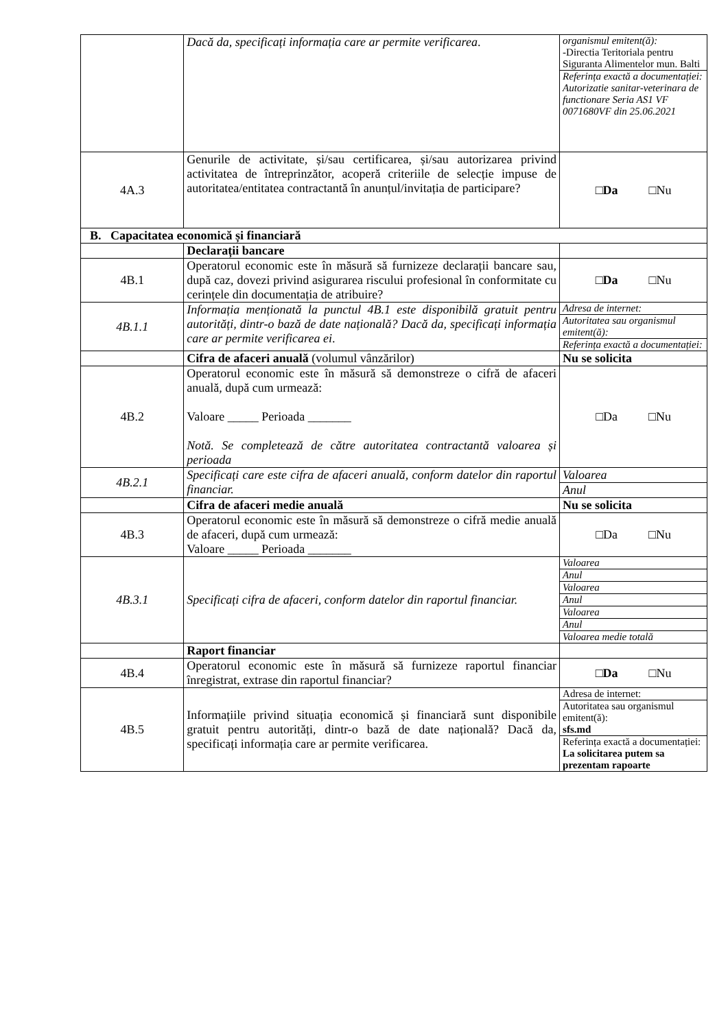| | Dacă da, specificați informația care ar permite verificarea . | / organismul emitent(ă): -Directia Teritoriala pentru Siguranta Alimentelor mun. Balti / / Referința exactă a documentației: Autorizatie sanitar-veterinara de functionare Seria AS1 VF 0071680VF din 25.06.2021 / |
| 4A.3 | Genurile de activitate, și/sau certificarea, și/sau autorizarea privind activitatea de întreprinzător, acoperă criteriile de selecție impuse de autoritatea/entitatea contractantă în anunțul/invitația de participare? | □ Da □Nu |
| B. Capacitatea economică și financiară | | |
| | Declarații bancare | |
| 4B.1 | Operatorul economic este în măsură să furnizeze declarații bancare sau, după caz, dovezi privind asigurarea riscului profesional în conformitate cu cerințele din documentația de atribuire? | □ Da □Nu |
| 4B.1.1 | Informația menționată la punctul 4B.1 este disponibilă gratuit pentru autorități, dintr-o bază de date națională? Dacă da, specificați informația care ar permite verificarea ei . | / Adresa de internet: / / Autoritatea sau organismul emitent(ă): / / Referința exactă a documentației: / |
| | Cifra de afaceri anuală (volumul vânzărilor) | Nu se solicita |
| 4B.2 | Operatorul economic este în măsură să demonstreze o cifră de afaceri anuală, după cum urmează: Valoare _____ Perioada _______ Notă. Se completează de către autoritatea contractantă valoarea și perioada | □Da □Nu |
| 4B.2.1 | Specificați care este cifra de afaceri anuală, conform datelor din raportul financiar. | / Valoarea / / Anul / |
| | Cifra de afaceri medie anuală | Nu se solicita |
| 4B.3 | Operatorul economic este în măsură să demonstreze o cifră medie anuală de afaceri, după cum urmează: Valoare _____ Perioada _______ | □Da □Nu |
| 4B.3.1 | Specificați cifra de afaceri, conform datelor din raportul financiar. | / Valoarea / / Anul / / Valoarea / / Anul / / Valoarea / / Anul / / Valoarea medie totală / |
| | Raport financiar | |
| 4B.4 | Operatorul economic este în măsură să furnizeze raportul financiar înregistrat, extrase din raportul financiar? | □ Da □Nu |
| 4B.5 | Informațiile privind situația economică și financiară sunt disponibile gratuit pentru autorități, dintr-o bază de date națională? Dacă da, specificați informația care ar permite verificarea. | / Adresa de internet: / / Autoritatea sau organismul emitent(ă): sfs.md / / Referința exactă a documentației: La solicitarea putem sa prezentam rapoarte / |